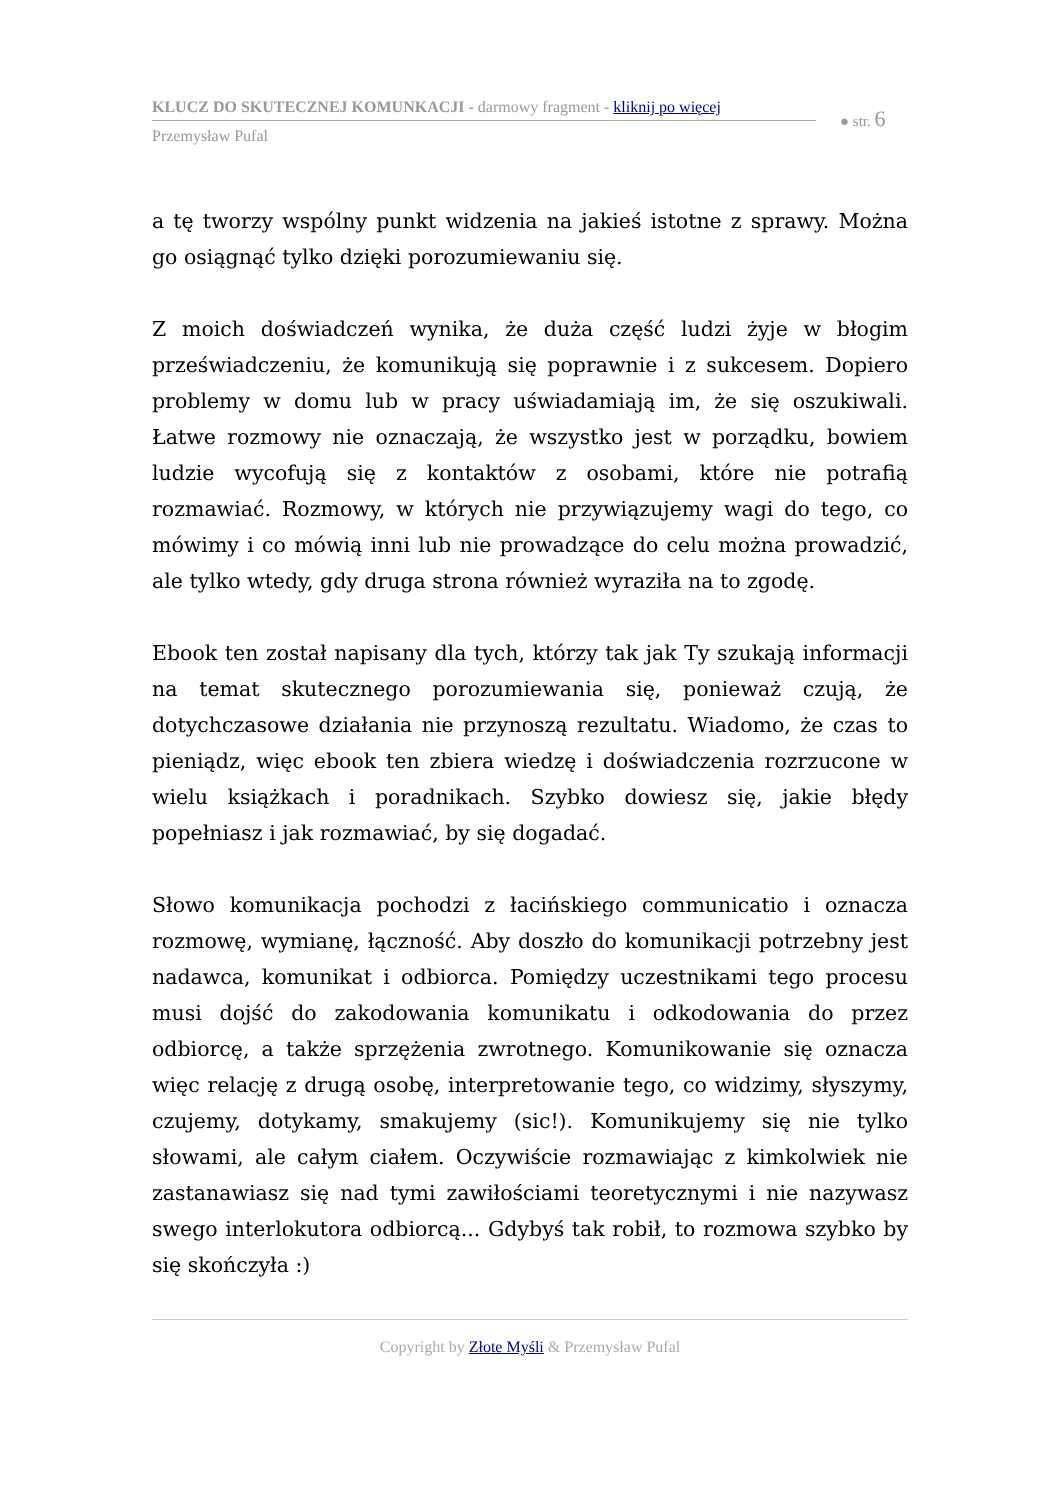KLUCZ DO SKUTECZNEJ KOMUNKACJI - darmowy fragment - kliknij po więcej
Przemysław Pufal
● str. 6
a tę tworzy wspólny punkt widzenia na jakieś istotne z sprawy. Można go osiągnąć tylko dzięki porozumiewaniu się.
Z moich doświadczeń wynika, że duża część ludzi żyje w błogim przeświadczeniu, że komunikują się poprawnie i z sukcesem. Dopiero problemy w domu lub w pracy uświadamiają im, że się oszukiwali. Łatwe rozmowy nie oznaczają, że wszystko jest w porządku, bowiem ludzie wycofują się z kontaktów z osobami, które nie potrafią rozmawiać. Rozmowy, w których nie przywiązujemy wagi do tego, co mówimy i co mówią inni lub nie prowadzące do celu można prowadzić, ale tylko wtedy, gdy druga strona również wyraziła na to zgodę.
Ebook ten został napisany dla tych, którzy tak jak Ty szukają informacji na temat skutecznego porozumiewania się, ponieważ czują, że dotychczasowe działania nie przynoszą rezultatu. Wiadomo, że czas to pieniądz, więc ebook ten zbiera wiedzę i doświadczenia rozrzucone w wielu książkach i poradnikach. Szybko dowiesz się, jakie błędy popełniasz i jak rozmawiać, by się dogadać.
Słowo komunikacja pochodzi z łacińskiego communicatio i oznacza rozmowę, wymianę, łączność. Aby doszło do komunikacji potrzebny jest nadawca, komunikat i odbiorca. Pomiędzy uczestnikami tego procesu musi dojść do zakodowania komunikatu i odkodowania do przez odbiorcę, a także sprzężenia zwrotnego. Komunikowanie się oznacza więc relację z drugą osobę, interpretowanie tego, co widzimy, słyszymy, czujemy, dotykamy, smakujemy (sic!). Komunikujemy się nie tylko słowami, ale całym ciałem. Oczywiście rozmawiając z kimkolwiek nie zastanawiasz się nad tymi zawiłościami teoretycznymi i nie nazywasz swego interlokutora odbiorcą... Gdybyś tak robił, to rozmowa szybko by się skończyła :)
Copyright by Złote Myśli & Przemysław Pufal